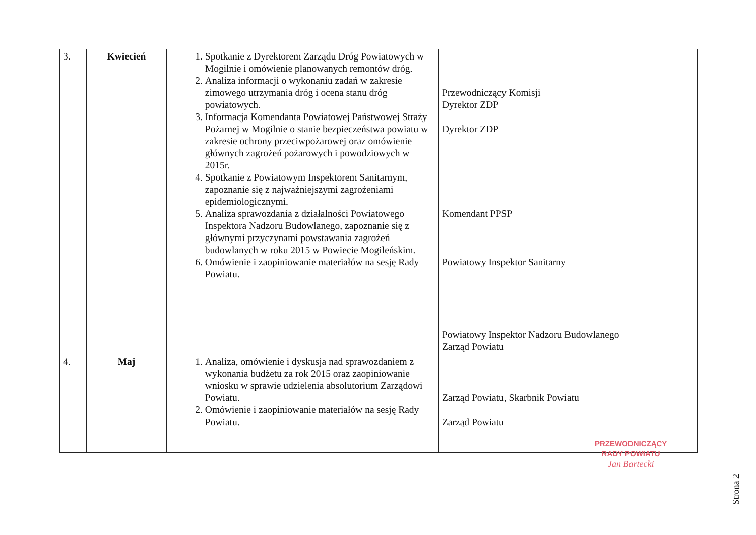| 3. | Kwiecień | 1. Spotkanie z Dyrektorem Zarządu Dróg Powiatowych w Mogilnie i omówienie planowanych remontów dróg. 2. Analiza informacji o wykonaniu zadań w zakresie zimowego utrzymania dróg i ocena stanu dróg powiatowych. 3. Informacja Komendanta Powiatowej Państwowej Straży Pożarnej w Mogilnie o stanie bezpieczeństwa powiatu w zakresie ochrony przeciwpożarowej oraz omówienie głównych zagrożeń pożarowych i powodziowych w 2015r. 4. Spotkanie z Powiatowym Inspektorem Sanitarnym, zapoznanie się z najważniejszymi zagrożeniami epidemiologicznymi. 5. Analiza sprawozdania z działalności Powiatowego Inspektora Nadzoru Budowlanego, zapoznanie się z głównymi przyczynami powstawania zagrożeń budowlanych w roku 2015 w Powiecie Mogileńskim. 6. Omówienie i zaopiniowanie materiałów na sesję Rady Powiatu. | Przewodniczący Komisji Dyrektor ZDP Dyrektor ZDP Komendant PPSP Powiatowy Inspektor Sanitarny Powiatowy Inspektor Nadzoru Budowlanego Zarząd Powiatu | |
| 4. | Maj | 1. Analiza, omówienie i dyskusja nad sprawozdaniem z wykonania budżetu za rok 2015 oraz zaopiniowanie wniosku w sprawie udzielenia absolutorium Zarządowi Powiatu. 2. Omówienie i zaopiniowanie materiałów na sesję Rady Powiatu. | Zarząd Powiatu, Skarbnik Powiatu Zarząd Powiatu | |
PRZEWODNICZĄCY
RADY POWIATU
Jan Bartecki
Strona 2